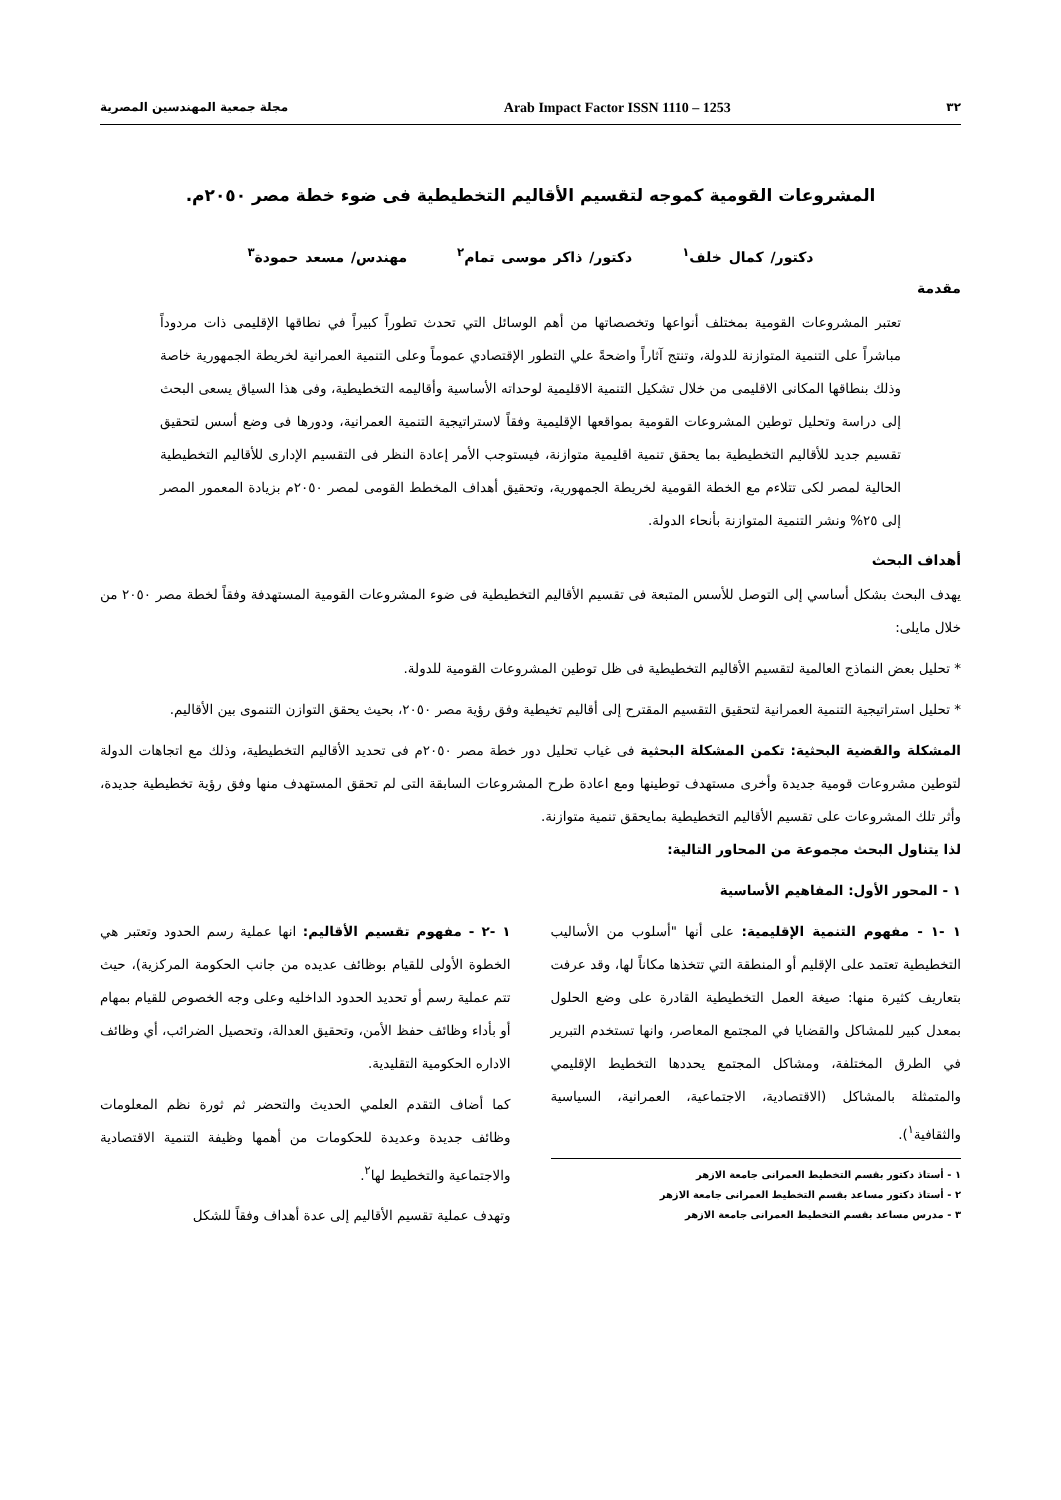٣٢ Arab Impact Factor ISSN 1110 – 1253 مجلة جمعية المهندسين المصرية
المشروعات القومية كموجه لتقسيم الأقاليم التخطيطية فى ضوء خطة مصر ٢٠٥٠م.
دكتور/ كمال خلف<sup>١</sup> دكتور/ ذاكر موسى تمام<sup>٢</sup> مهندس/ مسعد حمودة<sup>٣</sup>
مقدمة
تعتبر المشروعات القومية بمختلف أنواعها وتخصصاتها من أهم الوسائل التي تحدث تطوراً كبيراً في نطاقها الإقليمى ذات مردوداً مباشراً على التنمية المتوازنة للدولة، وتنتج آثاراً واضحةً علي التطور الإقتصادي عموماً وعلى التنمية العمرانية لخريطة الجمهورية خاصة وذلك بنطاقها المكانى الاقليمى من خلال تشكيل التنمية الاقليمية لوحداته الأساسية وأقاليمه التخطيطية، وفى هذا السياق يسعى البحث إلى دراسة وتحليل توطين المشروعات القومية بمواقعها الإقليمية وفقاً لاستراتيجية التنمية العمرانية، ودورها فى وضع أسس لتحقيق تقسيم جديد للأقاليم التخطيطية بما يحقق تنمية اقليمية متوازنة، فيستوجب الأمر إعادة النظر فى التقسيم الإدارى للأقاليم التخطيطية الحالية لمصر لكى تتلاءم مع الخطة القومية لخريطة الجمهورية، وتحقيق أهداف المخطط القومى لمصر ٢٠٥٠م بزيادة المعمور المصر إلى ٢٥% ونشر التنمية المتوازنة بأنحاء الدولة.
أهداف البحث
يهدف البحث بشكل أساسي إلى التوصل للأسس المتبعة فى تقسيم الأقاليم التخطيطية فى ضوء المشروعات القومية المستهدفة وفقاً لخطة مصر ٢٠٥٠ من خلال مايلى:
* تحليل بعض النماذج العالمية لتقسيم الأقاليم التخطيطية فى ظل توطين المشروعات القومية للدولة.
* تحليل استراتيجية التنمية العمرانية لتحقيق التقسيم المقترح إلى أقاليم تخيطية وفق رؤية مصر ٢٠٥٠، بحيث يحقق التوازن التنموى بين الأقاليم.
المشكلة والقضية البحثية: تكمن المشكلة البحثية فى غياب تحليل دور خطة مصر ٢٠٥٠م فى تحديد الأقاليم التخطيطية، وذلك مع اتجاهات الدولة لتوطين مشروعات قومية جديدة وأخرى مستهدف توطينها ومع اعادة طرح المشروعات السابقة التى لم تحقق المستهدف منها وفق رؤية تخطيطية جديدة، وأثر تلك المشروعات على تقسيم الأقاليم التخطيطية بمايحقق تنمية متوازنة.
لذا يتناول البحث مجموعة من المحاور التالية:
١ - المحور الأول: المفاهيم الأساسية
١ -١ - مفهوم التنمية الإقليمية: على أنها "أسلوب من الأساليب التخطيطية تعتمد على الإقليم أو المنطقة التي تتخذها مكاناً لها، وقد عرفت بتعاريف كثيرة منها: صيغة العمل التخطيطية القادرة على وضع الحلول بمعدل كبير للمشاكل والقضايا في المجتمع المعاصر، وانها تستخدم التبرير في الطرق المختلفة، ومشاكل المجتمع يحددها التخطيط الإقليمي والمتمثلة بالمشاكل (الاقتصادية، الاجتماعية، العمرانية، السياسية والثقافية<sup>١</sup>).
١ - أستاذ دكتور بقسم التخطيط العمرانى جامعة الازهر
٢ - أستاذ دكتور مساعد بقسم التخطيط العمرانى جامعة الازهر
٣ - مدرس مساعد بقسم التخطيط العمرانى جامعة الازهر
١ -٢ - مفهوم تقسيم الأقاليم: انها عملية رسم الحدود وتعتبر هي الخطوة الأولى للقيام بوظائف عديده من جانب الحكومة المركزية)، حيث تتم عملية رسم أو تحديد الحدود الداخليه وعلى وجه الخصوص للقيام بمهام أو بأداء وظائف حفظ الأمن، وتحقيق العدالة، وتحصيل الضرائب، أي وظائف الاداره الحكومية التقليدية.
كما أضاف التقدم العلمي الحديث والتحضر ثم ثورة نظم المعلومات وظائف جديدة وعديدة للحكومات من أهمها وظيفة التنمية الاقتصادية والاجتماعية والتخطيط لها<sup>٢</sup>.
وتهدف عملية تقسيم الأقاليم إلى عدة أهداف وفقاً للشكل